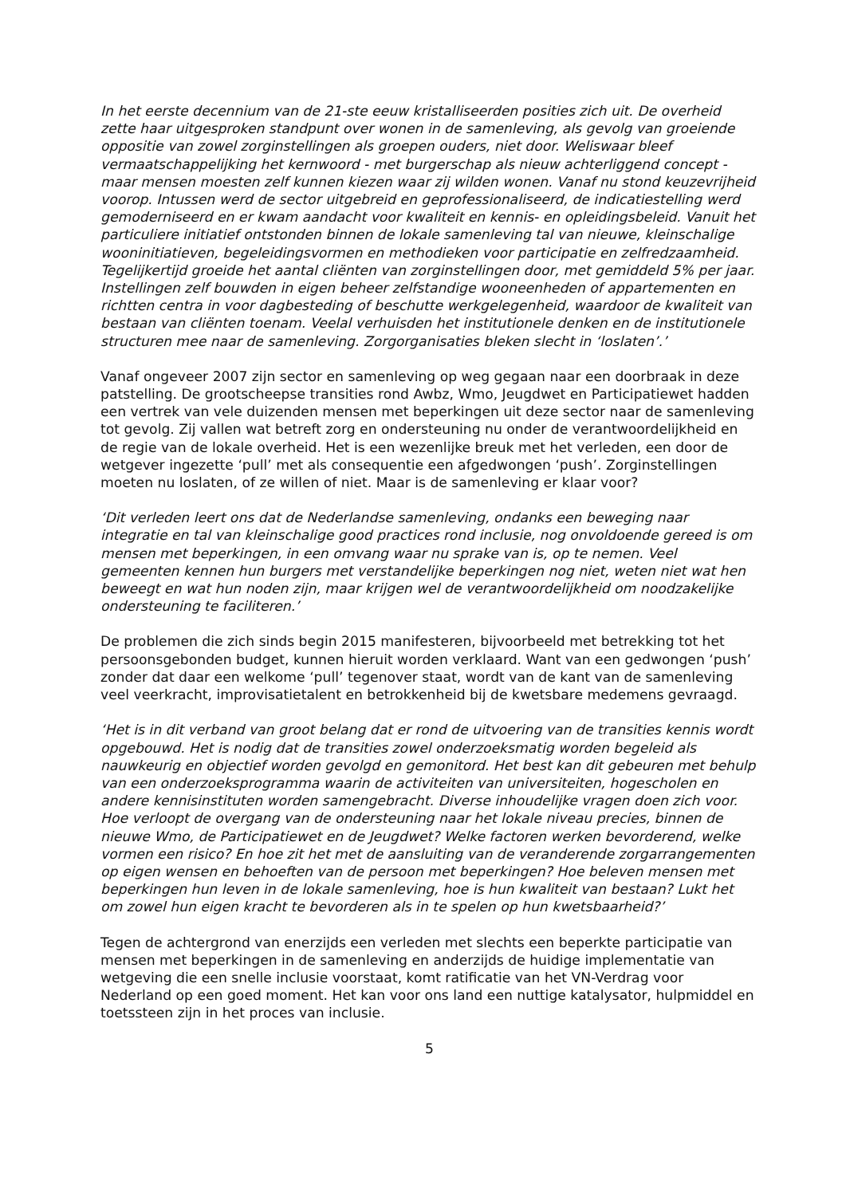In het eerste decennium van de 21-ste eeuw kristalliseerden posities zich uit. De overheid zette haar uitgesproken standpunt over wonen in de samenleving, als gevolg van groeiende oppositie van zowel zorginstellingen als groepen ouders, niet door. Weliswaar bleef vermaatschappelijking het kernwoord - met burgerschap als nieuw achterliggend concept - maar mensen moesten zelf kunnen kiezen waar zij wilden wonen. Vanaf nu stond keuzevrijheid voorop. Intussen werd de sector uitgebreid en geprofessionaliseerd, de indicatiestelling werd gemoderniseerd en er kwam aandacht voor kwaliteit en kennis- en opleidingsbeleid. Vanuit het particuliere initiatief ontstonden binnen de lokale samenleving tal van nieuwe, kleinschalige wooninitiatieven, begeleidingsvormen en methodieken voor participatie en zelfredzaamheid. Tegelijkertijd groeide het aantal cliënten van zorginstellingen door, met gemiddeld 5% per jaar. Instellingen zelf bouwden in eigen beheer zelfstandige wooneenheden of appartementen en richtten centra in voor dagbesteding of beschutte werkgelegenheid, waardoor de kwaliteit van bestaan van cliënten toenam. Veelal verhuisden het institutionele denken en de institutionele structuren mee naar de samenleving. Zorgorganisaties bleken slecht in ‘loslaten’.’
Vanaf ongeveer 2007 zijn sector en samenleving op weg gegaan naar een doorbraak in deze patstelling. De grootscheepse transities rond Awbz, Wmo, Jeugdwet en Participatiewet hadden een vertrek van vele duizenden mensen met beperkingen uit deze sector naar de samenleving tot gevolg. Zij vallen wat betreft zorg en ondersteuning nu onder de verantwoordelijkheid en de regie van de lokale overheid. Het is een wezenlijke breuk met het verleden, een door de wetgever ingezette ‘pull’ met als consequentie een afgedwongen ‘push’. Zorginstellingen moeten nu loslaten, of ze willen of niet. Maar is de samenleving er klaar voor?
‘Dit verleden leert ons dat de Nederlandse samenleving, ondanks een beweging naar integratie en tal van kleinschalige good practices rond inclusie, nog onvoldoende gereed is om mensen met beperkingen, in een omvang waar nu sprake van is, op te nemen. Veel gemeenten kennen hun burgers met verstandelijke beperkingen nog niet, weten niet wat hen beweegt en wat hun noden zijn, maar krijgen wel de verantwoordelijkheid om noodzakelijke ondersteuning te faciliteren.’
De problemen die zich sinds begin 2015 manifesteren, bijvoorbeeld met betrekking tot het persoonsgebonden budget, kunnen hieruit worden verklaard. Want van een gedwongen ‘push’ zonder dat daar een welkome ‘pull’ tegenover staat, wordt van de kant van de samenleving veel veerkracht, improvisatietalent en betrokkenheid bij de kwetsbare medemens gevraagd.
‘Het is in dit verband van groot belang dat er rond de uitvoering van de transities kennis wordt opgebouwd. Het is nodig dat de transities zowel onderzoeksmatig worden begeleid als nauwkeurig en objectief worden gevolgd en gemonitord. Het best kan dit gebeuren met behulp van een onderzoeksprogramma waarin de activiteiten van universiteiten, hogescholen en andere kennisinstituten worden samengebracht. Diverse inhoudelijke vragen doen zich voor. Hoe verloopt de overgang van de ondersteuning naar het lokale niveau precies, binnen de nieuwe Wmo, de Participatiewet en de Jeugdwet? Welke factoren werken bevorderend, welke vormen een risico? En hoe zit het met de aansluiting van de veranderende zorgarrangementen op eigen wensen en behoeften van de persoon met beperkingen? Hoe beleven mensen met beperkingen hun leven in de lokale samenleving, hoe is hun kwaliteit van bestaan? Lukt het om zowel hun eigen kracht te bevorderen als in te spelen op hun kwetsbaarheid?’
Tegen de achtergrond van enerzijds een verleden met slechts een beperkte participatie van mensen met beperkingen in de samenleving en anderzijds de huidige implementatie van wetgeving die een snelle inclusie voorstaat, komt ratificatie van het VN-Verdrag voor Nederland op een goed moment. Het kan voor ons land een nuttige katalysator, hulpmiddel en toetssteen zijn in het proces van inclusie.
5